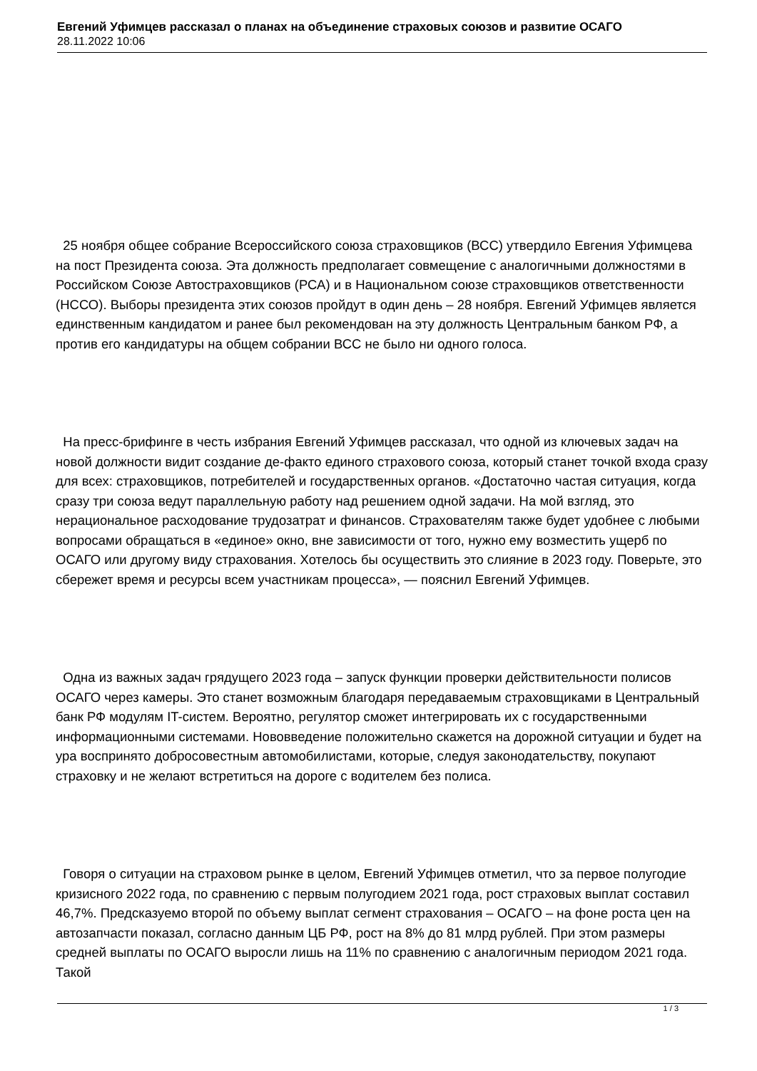Евгений Уфимцев рассказал о планах на объединение страховых союзов и развитие ОСАГО
28.11.2022 10:06
25 ноября общее собрание Всероссийского союза страховщиков (ВСС) утвердило Евгения Уфимцева на пост Президента союза. Эта должность предполагает совмещение с аналогичными должностями в Российском Союзе Автостраховщиков (РСА) и в Национальном союзе страховщиков ответственности (НССО). Выборы президента этих союзов пройдут в один день – 28 ноября. Евгений Уфимцев является единственным кандидатом и ранее был рекомендован на эту должность Центральным банком РФ, а против его кандидатуры на общем собрании ВСС не было ни одного голоса.
На пресс-брифинге в честь избрания Евгений Уфимцев рассказал, что одной из ключевых задач на новой должности видит создание де-факто единого страхового союза, который станет точкой входа сразу для всех: страховщиков, потребителей и государственных органов. «Достаточно частая ситуация, когда сразу три союза ведут параллельную работу над решением одной задачи. На мой взгляд, это нерациональное расходование трудозатрат и финансов. Страхователям также будет удобнее с любыми вопросами обращаться в «единое» окно, вне зависимости от того, нужно ему возместить ущерб по ОСАГО или другому виду страхования. Хотелось бы осуществить это слияние в 2023 году. Поверьте, это сбережет время и ресурсы всем участникам процесса», — пояснил Евгений Уфимцев.
Одна из важных задач грядущего 2023 года – запуск функции проверки действительности полисов ОСАГО через камеры. Это станет возможным благодаря передаваемым страховщиками в Центральный банк РФ модулям IT-систем. Вероятно, регулятор сможет интегрировать их с государственными информационными системами. Нововведение положительно скажется на дорожной ситуации и будет на ура воспринято добросовестным автомобилистами, которые, следуя законодательству, покупают страховку и не желают встретиться на дороге с водителем без полиса.
Говоря о ситуации на страховом рынке в целом, Евгений Уфимцев отметил, что за первое полугодие кризисного 2022 года, по сравнению с первым полугодием 2021 года, рост страховых выплат составил 46,7%. Предсказуемо второй по объему выплат сегмент страхования – ОСАГО – на фоне роста цен на автозапчасти показал, согласно данным ЦБ РФ, рост на 8% до 81 млрд рублей. При этом размеры средней выплаты по ОСАГО выросли лишь на 11% по сравнению с аналогичным периодом 2021 года. Такой
1 / 3